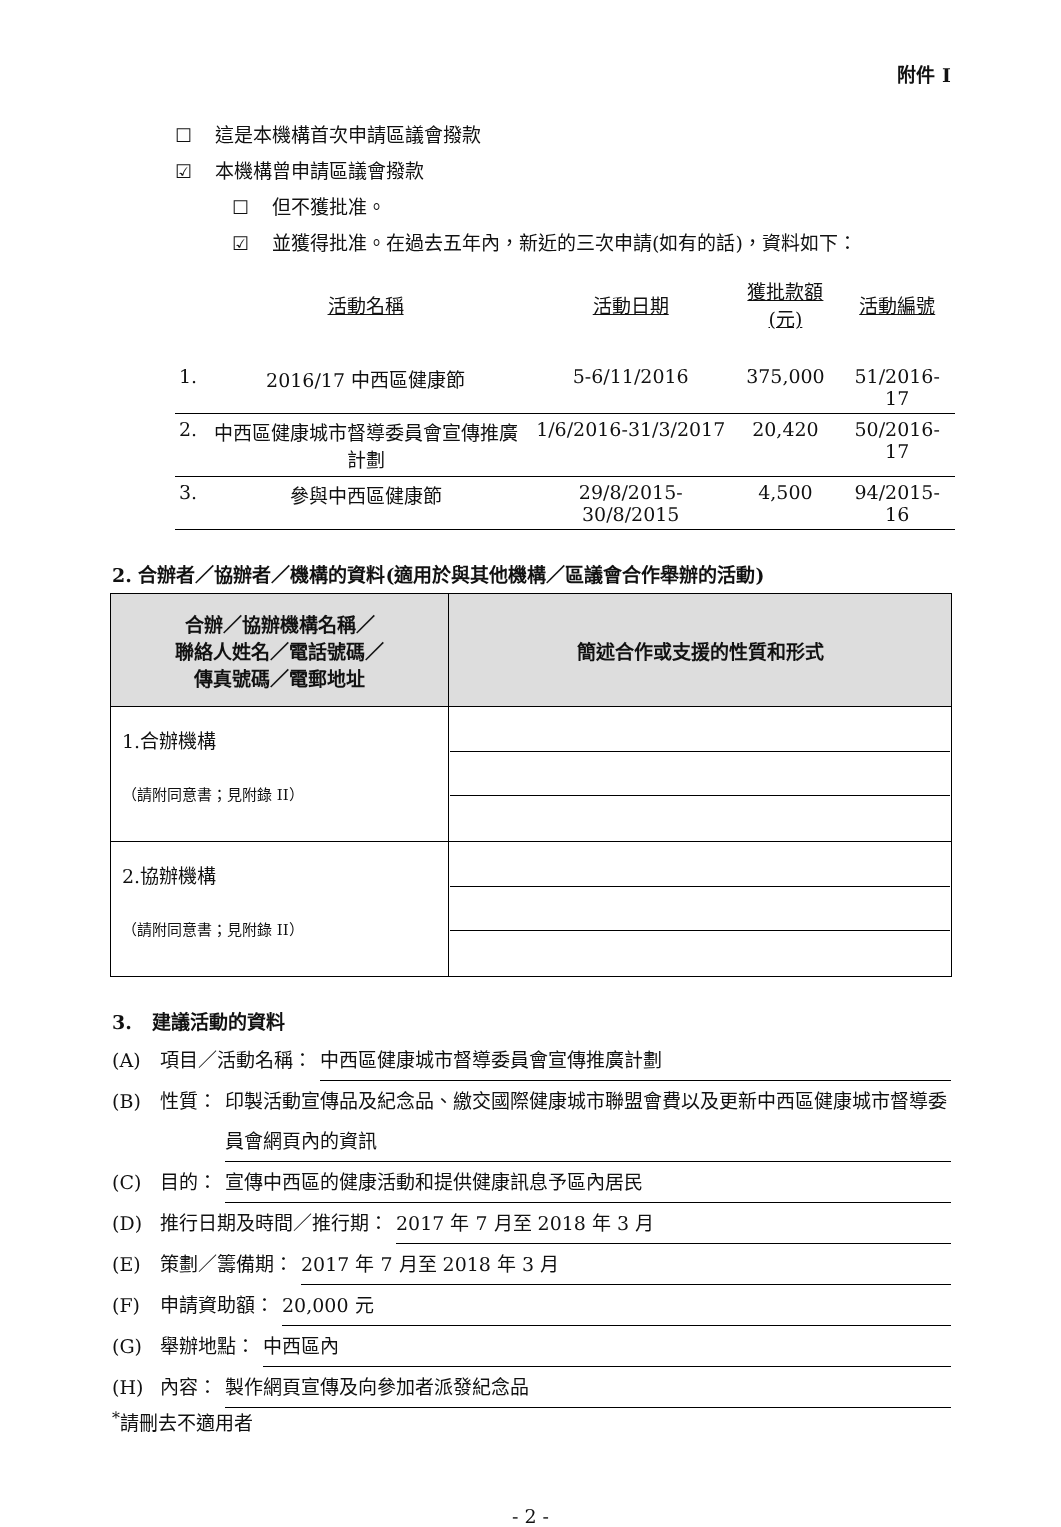附件 I
☐ 這是本機構首次申請區議會撥款
☑ 本機構曾申請區議會撥款
☐ 但不獲批准。
☑ 並獲得批准。在過去五年內，新近的三次申請(如有的話)，資料如下：
| | 活動名稱 | 活動日期 | 獲批款額(元) | 活動編號 |
| --- | --- | --- | --- | --- |
| 1. | 2016/17 中西區健康節 | 5-6/11/2016 | 375,000 | 51/2016-17 |
| 2. | 中西區健康城市督導委員會宣傳推廣計劃 | 1/6/2016-31/3/2017 | 20,420 | 50/2016-17 |
| 3. | 參與中西區健康節 | 29/8/2015-30/8/2015 | 4,500 | 94/2015-16 |
2. 合辦者／協辦者／機構的資料(適用於與其他機構／區議會合作舉辦的活動)
| 合辦／協辦機構名稱／ 聯絡人姓名／電話號碼／ 傳真號碼／電郵地址 | 簡述合作或支援的性質和形式 |
| --- | --- |
| 1.合辦機構 （請附同意書；見附錄 II） | |
| 2.協辦機構 （請附同意書；見附錄 II） | |
3. 建議活動的資料
(A) 項目／活動名稱： 中西區健康城市督導委員會宣傳推廣計劃
(B) 性質： 印製活動宣傳品及紀念品、繳交國際健康城市聯盟會費以及更新中西區健康城市督導委員會網頁內的資訊
(C) 目的： 宣傳中西區的健康活動和提供健康訊息予區內居民
(D) 推行日期及時間／推行期： 2017 年 7 月至 2018 年 3 月
(E) 策劃／籌備期： 2017 年 7 月至 2018 年 3 月
(F) 申請資助額： 20,000 元
(G) 舉辦地點： 中西區內
(H) 內容： 製作網頁宣傳及向參加者派發紀念品
<sup>*</sup> 請刪去不適用者
- 2 -